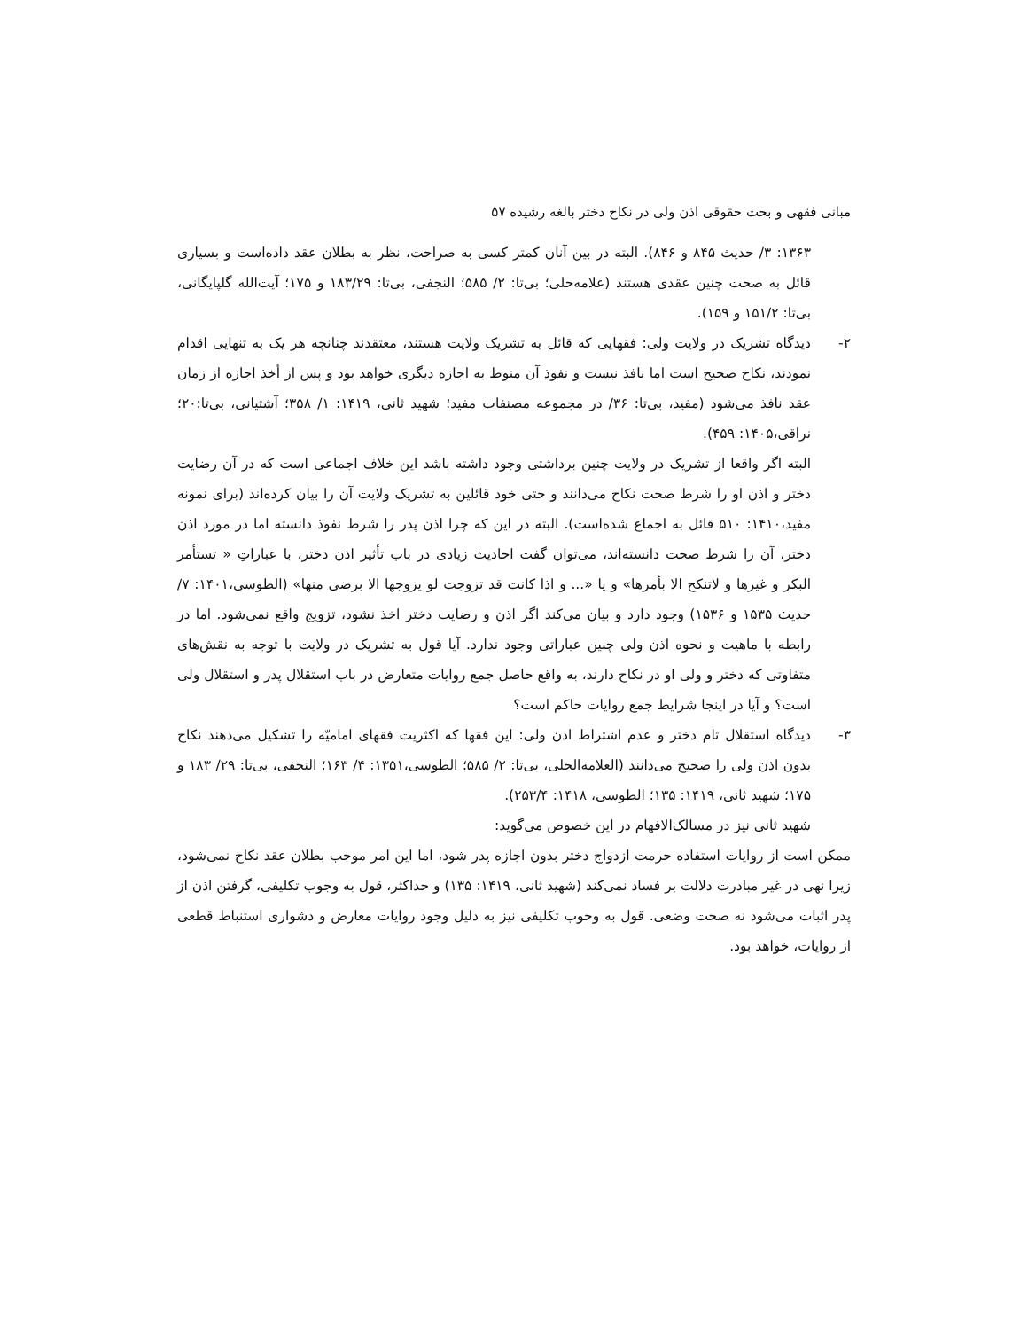مبانی فقهی و بحث حقوقی اذن ولی در نکاح دختر بالغه رشیده ۵۷
۱۳۶۳: ۳/ حدیث ۸۴۵ و ۸۴۶). البته در بین آنان کمتر کسی به صراحت، نظر به بطلان عقد داده‌است و بسیاری قائل به صحت چنین عقدی هستند (علامه‌حلی؛ بی‌تا: ۲/ ۵۸۵؛ النجفی، بی‌تا: ۱۸۳/۲۹ و ۱۷۵؛ آیت‌الله گلپایگانی، بی‌تا: ۱۵۱/۲ و ۱۵۹).
۲- دیدگاه تشریک در ولایت ولی: فقهایی که قائل به تشریک ولایت هستند، معتقدند چنانچه هر یک به تنهایی اقدام نمودند، نکاح صحیح است اما نافذ نیست و نفوذ آن منوط به اجازه دیگری خواهد بود و پس از أخذ اجازه از زمان عقد نافذ می‌شود (مفید، بی‌تا: ۳۶/ در مجموعه مصنفات مفید؛ شهید ثانی، ۱۴۱۹: ۱/ ۳۵۸؛ آشتیانی، بی‌تا:۲۰؛ نراقی،۱۴۰۵: ۴۵۹).
البته اگر واقعا از تشریک در ولایت چنین برداشتی وجود داشته باشد این خلاف اجماعی است که در آن رضایت دختر و اذن او را شرط صحت نکاح می‌دانند و حتی خود قائلین به تشریک ولایت آن را بیان کرده‌اند (برای نمونه مفید،۱۴۱۰: ۵۱۰ قائل به اجماع شده‌است). البته در این که چرا اذن پدر را شرط نفوذ دانسته اما در مورد اذن دختر، آن را شرط صحت دانسته‌اند، می‌توان گفت احادیث زیادی در باب تأثیر اذن دختر، با عباراتِ « تستأمر البکر و غیرها و لاتنکح الا بأمرها» و یا «... و اذا کانت قد تزوجت لو یزوجها الا برضی منها» (الطوسی،۱۴۰۱: ۷/ حدیث ۱۵۳۵ و ۱۵۳۶) وجود دارد و بیان می‌کند اگر اذن و رضایت دختر اخذ نشود، تزویج واقع نمی‌شود. اما در رابطه با ماهیت و نحوه اذن ولی چنین عباراتی وجود ندارد. آیا قول به تشریک در ولایت با توجه به نقش‌های متفاوتی که دختر و ولی او در نکاح دارند، به واقع حاصل جمع روایات متعارض در باب استقلال پدر و استقلال ولی است؟ و آیا در اینجا شرایط جمع روایات حاکم است؟
۳- دیدگاه استقلال تام دختر و عدم اشتراط اذن ولی: این فقها که اکثریت فقهای امامیّه را تشکیل می‌دهند نکاح بدون اذن ولی را صحیح می‌دانند (العلامه‌الحلی، بی‌تا: ۲/ ۵۸۵؛ الطوسی،۱۳۵۱: ۴/ ۱۶۳؛ النجفی، بی‌تا: ۲۹/ ۱۸۳ و ۱۷۵؛ شهید ثانی، ۱۴۱۹: ۱۳۵؛ الطوسی، ۱۴۱۸: ۲۵۳/۴).
شهید ثانی نیز در مسالک‌الافهام در این خصوص می‌گوید:
ممکن است از روایات استفاده حرمت ازدواج دختر بدون اجازه پدر شود، اما این امر موجب بطلان عقد نکاح نمی‌شود، زیرا نهی در غیر مبادرت دلالت بر فساد نمی‌کند (شهید ثانی، ۱۴۱۹: ۱۳۵) و حداکثر، قول به وجوب تکلیفی، گرفتن اذن از پدر اثبات می‌شود نه صحت وضعی. قول به وجوب تکلیفی نیز به دلیل وجود روایات معارض و دشواری استنباط قطعی از روایات، خواهد بود.